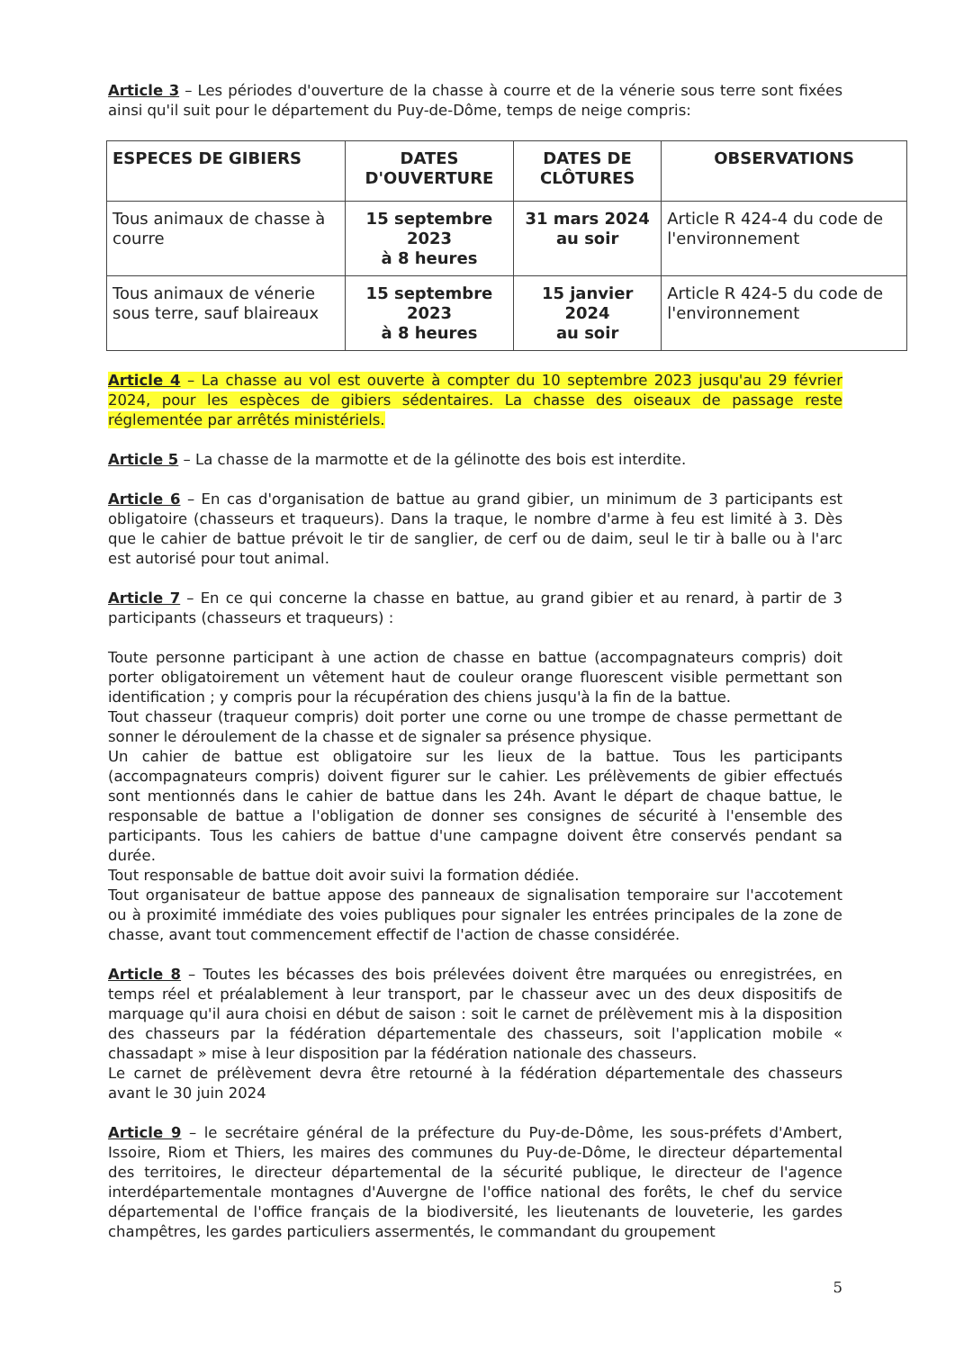Article 3 – Les périodes d'ouverture de la chasse à courre et de la vénerie sous terre sont fixées ainsi qu'il suit pour le département du Puy-de-Dôme, temps de neige compris:
| ESPECES DE GIBIERS | DATES D'OUVERTURE | DATES DE CLÔTURES | OBSERVATIONS |
| --- | --- | --- | --- |
| Tous animaux de chasse à courre | 15 septembre 2023 à 8 heures | 31 mars 2024 au soir | Article R 424-4 du code de l'environnement |
| Tous animaux de vénerie sous terre, sauf blaireaux | 15 septembre 2023 à 8 heures | 15 janvier 2024 au soir | Article R 424-5 du code de l'environnement |
Article 4 – La chasse au vol est ouverte à compter du 10 septembre 2023 jusqu'au 29 février 2024, pour les espèces de gibiers sédentaires. La chasse des oiseaux de passage reste réglementée par arrêtés ministériels.
Article 5 – La chasse de la marmotte et de la gélinotte des bois est interdite.
Article 6 – En cas d'organisation de battue au grand gibier, un minimum de 3 participants est obligatoire (chasseurs et traqueurs). Dans la traque, le nombre d'arme à feu est limité à 3. Dès que le cahier de battue prévoit le tir de sanglier, de cerf ou de daim, seul le tir à balle ou à l'arc est autorisé pour tout animal.
Article 7 – En ce qui concerne la chasse en battue, au grand gibier et au renard, à partir de 3 participants (chasseurs et traqueurs) :
Toute personne participant à une action de chasse en battue (accompagnateurs compris) doit porter obligatoirement un vêtement haut de couleur orange fluorescent visible permettant son identification ; y compris pour la récupération des chiens jusqu'à la fin de la battue.
Tout chasseur (traqueur compris) doit porter une corne ou une trompe de chasse permettant de sonner le déroulement de la chasse et de signaler sa présence physique.
Un cahier de battue est obligatoire sur les lieux de la battue. Tous les participants (accompagnateurs compris) doivent figurer sur le cahier. Les prélèvements de gibier effectués sont mentionnés dans le cahier de battue dans les 24h. Avant le départ de chaque battue, le responsable de battue a l'obligation de donner ses consignes de sécurité à l'ensemble des participants. Tous les cahiers de battue d'une campagne doivent être conservés pendant sa durée.
Tout responsable de battue doit avoir suivi la formation dédiée.
Tout organisateur de battue appose des panneaux de signalisation temporaire sur l'accotement ou à proximité immédiate des voies publiques pour signaler les entrées principales de la zone de chasse, avant tout commencement effectif de l'action de chasse considérée.
Article 8 – Toutes les bécasses des bois prélevées doivent être marquées ou enregistrées, en temps réel et préalablement à leur transport, par le chasseur avec un des deux dispositifs de marquage qu'il aura choisi en début de saison : soit le carnet de prélèvement mis à la disposition des chasseurs par la fédération départementale des chasseurs, soit l'application mobile « chassadapt » mise à leur disposition par la fédération nationale des chasseurs.
Le carnet de prélèvement devra être retourné à la fédération départementale des chasseurs avant le 30 juin 2024
Article 9 – le secrétaire général de la préfecture du Puy-de-Dôme, les sous-préfets d'Ambert, Issoire, Riom et Thiers, les maires des communes du Puy-de-Dôme, le directeur départemental des territoires, le directeur départemental de la sécurité publique, le directeur de l'agence interdépartementale montagnes d'Auvergne de l'office national des forêts, le chef du service départemental de l'office français de la biodiversité, les lieutenants de louveterie, les gardes champêtres, les gardes particuliers assermentés, le commandant du groupement
5